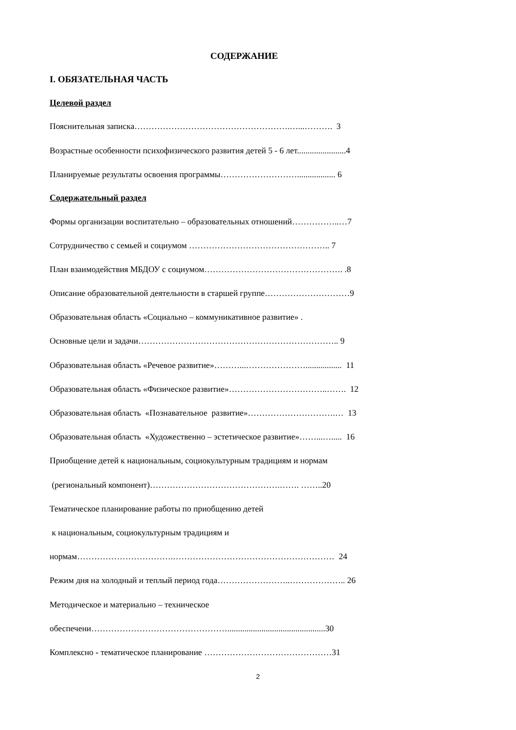СОДЕРЖАНИЕ
I. ОБЯЗАТЕЛЬНАЯ ЧАСТЬ
Целевой раздел
Пояснительная записка……………………………………………….…...………. 3
Возрастные особенности психофизического развития детей 5 - 6 лет.......................4
Планируемые результаты освоения программы……………………….................. 6
Содержательный раздел
Формы организации воспитательно – образовательных отношений……………..…7
Сотрудничество с семьей и социумом ………………………………………….. 7
План взаимодействия МБДОУ с социумом…………………………………………. .8
Описание образовательной деятельности в старшей группе…………………………9
Образовательная область «Социально – коммуникативное развитие» .
Основные цели и задачи…………………………………………………………….. 9
Образовательная область «Речевое развитие»………...…………………................. 11
Образовательная область «Физическое развитие»……………………………..……. 12
Образовательная область «Познавательное развитие»………………………….… 13
Образовательная область «Художественно – эстетическое развитие»……...…..... 16
Приобщение детей к национальным, социокультурным традициям и нормам
(региональный компонент)……………………………………….……. ……..20
Тематическое планирование работы по приобщению детей
к национальным, социокультурным традициям и
нормам…………………………….………………………………………………… 24
Режим дня на холодный и теплый период года……………………..……………….. 26
Методическое и материально – техническое
обеспечени…………………………………………..............................................30
Комплексно - тематическое планирование ………………………………………31
2